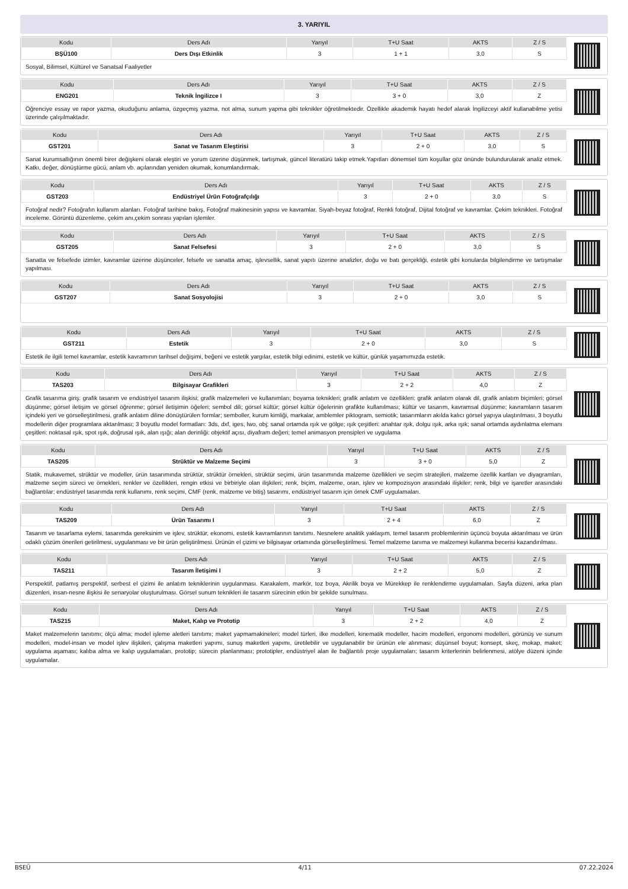3. YARIYIL
| Kodu | Ders Adı | Yarıyıl | T+U Saat | AKTS | Z / S |
| --- | --- | --- | --- | --- | --- |
| BŞÜ100 | Ders Dışı Etkinlik | 3 | 1 + 1 | 3,0 | S |
Sosyal, Bilimsel, Kültürel ve Sanatsal Faaliyetler
| Kodu | Ders Adı | Yarıyıl | T+U Saat | AKTS | Z / S |
| --- | --- | --- | --- | --- | --- |
| ENG201 | Teknik İngilizce I | 3 | 3 + 0 | 3,0 | Z |
Öğrenciye essay ve rapor yazma, okuduğunu anlama, özgeçmiş yazma, not alma, sunum yapma gibi teknikler öğretilmektedir. Özellikle akademik hayatı hedef alarak İngilizceyi aktif kullanabilme yetisi üzerinde çalışılmaktadır.
| Kodu | Ders Adı | Yarıyıl | T+U Saat | AKTS | Z / S |
| --- | --- | --- | --- | --- | --- |
| GST201 | Sanat ve Tasarım Eleştirisi | 3 | 2 + 0 | 3,0 | S |
Sanat kurumsallığının önemli birer değişkeni olarak eleştiri ve yorum üzerine düşünmek, tartışmak, güncel literatürü takip etmek.Yapıtları dönemsel tüm koşullar göz önünde bulundurularak analiz etmek. Katkı, değer, dönüştürme gücü, anlam vb. açılarından yeniden okumak, konumlandırmak.
| Kodu | Ders Adı | Yarıyıl | T+U Saat | AKTS | Z / S |
| --- | --- | --- | --- | --- | --- |
| GST203 | Endüstriyel Ürün Fotoğrafçılığı | 3 | 2 + 0 | 3,0 | S |
Fotoğraf nedir? Fotoğrafın kullanım alanları. Fotoğraf tarihine bakış, Fotoğraf makinesinin yapısı ve kavramlar. Siyah-beyaz fotoğraf, Renkli fotoğraf, Dijital fotoğraf ve kavramlar. Çekim teknikleri. Fotoğraf inceleme. Görüntü düzenleme, çekim anı,çekim sonrası yapılan işlemler.
| Kodu | Ders Adı | Yarıyıl | T+U Saat | AKTS | Z / S |
| --- | --- | --- | --- | --- | --- |
| GST205 | Sanat Felsefesi | 3 | 2 + 0 | 3,0 | S |
Sanatta ve felsefede izimler, kavramlar üzerine düşünceler, felsefe ve sanatta amaç, işlevsellik, sanat yapıtı üzerine analizler, doğu ve batı gerçekliği, estetik gibi konularda bilgilendirme ve tartışmalar yapılması.
| Kodu | Ders Adı | Yarıyıl | T+U Saat | AKTS | Z / S |
| --- | --- | --- | --- | --- | --- |
| GST207 | Sanat Sosyolojisi | 3 | 2 + 0 | 3,0 | S |
| Kodu | Ders Adı | Yarıyıl | T+U Saat | AKTS | Z / S |
| --- | --- | --- | --- | --- | --- |
| GST211 | Estetik | 3 | 2 + 0 | 3,0 | S |
Estetik ile ilgili temel kavramlar, estetik kavramının tarihsel değişimi, beğeni ve estetik yargılar, estetik bilgi edinimi, estetik ve kültür, günlük yaşamımızda estetik.
| Kodu | Ders Adı | Yarıyıl | T+U Saat | AKTS | Z / S |
| --- | --- | --- | --- | --- | --- |
| TAS203 | Bilgisayar Grafikleri | 3 | 2 + 2 | 4,0 | Z |
Grafik tasarıma giriş: grafik tasarım ve endüstriyel tasarım ilişkisi; grafik malzemeleri ve kullanımları; boyama teknikleri; grafik anlatım ve özellikleri: grafik anlatım olarak dil, grafik anlatım biçimleri; görsel düşünme; görsel iletişim ve görsel öğrenme; görsel iletişimin öğeleri; sembol dili; görsel kültür; görsel kültür öğelerinin grafikte kullanılması; kültür ve tasarım, kavramsal düşünme; kavramların tasarım içindeki yeri ve görselleştirilmesi, grafik anlatım diline dönüştürülen formlar; semboller, kurum kimliği, markalar, amblemler piktogram, semiotik; tasarımların akılda kalıcı görsel yapıya ulaştırılması, 3 boyutlu modellerin diğer programlara aktarılması; 3 boyutlu model formatları: 3ds, dxf, iges, lwo, obj; sanal ortamda ışık ve gölge; ışık çeşitleri: anahtar ışık, dolgu ışık, arka ışık; sanal ortamda aydınlatma elemanı çeşitleri: noktasal ışık, spot ışık, doğrusal ışık, alan ışığı; alan derinliği: objektif açısı, diyafram değeri; temel animasyon prensipleri ve uygulama
| Kodu | Ders Adı | Yarıyıl | T+U Saat | AKTS | Z / S |
| --- | --- | --- | --- | --- | --- |
| TAS205 | Strüktür ve Malzeme Seçimi | 3 | 3 + 0 | 5,0 | Z |
Statik, mukavemet, strüktür ve modeller, ürün tasarımında strüktür, strüktür örnekleri, strüktür seçimi, ürün tasarımında malzeme özellikleri ve seçim stratejileri, malzeme özellik kartları ve diyagramları, malzeme seçim süreci ve örnekleri, renkler ve özellikleri, rengin etkisi ve birbiriyle olan ilişkileri; renk, biçim, malzeme, oran, işlev ve kompozisyon arasındaki ilişkiler; renk, bilgi ve işaretler arasındaki bağlantılar; endüstriyel tasarımda renk kullanımı, renk seçimi, CMF (renk, malzeme ve bitiş) tasarımı, endüstriyel tasarım için örnek CMF uygulamaları.
| Kodu | Ders Adı | Yarıyıl | T+U Saat | AKTS | Z / S |
| --- | --- | --- | --- | --- | --- |
| TAS209 | Ürün Tasarımı I | 3 | 2 + 4 | 6,0 | Z |
Tasarım ve tasarlama eylemi, tasarımda gereksinim ve işlev, strüktür, ekonomi, estetik kavramlarının tanıtımı. Nesnelere analitik yaklaşım, temel tasarım problemlerinin üçüncü boyuta aktarılması ve ürün odaklı çözüm önerileri getirilmesi, uygulanması ve bir ürün geliştirilmesi. Ürünün el çizimi ve bilgisayar ortamında görselleştirilmesi. Temel malzeme tanıma ve malzemeyi kullanma becerisi kazandırılması.
| Kodu | Ders Adı | Yarıyıl | T+U Saat | AKTS | Z / S |
| --- | --- | --- | --- | --- | --- |
| TAS211 | Tasarım İletişimi I | 3 | 2 + 2 | 5,0 | Z |
Perspektif, patlamış perspektif, serbest el çizimi ile anlatım tekniklerinin uygulanması. Karakalem, markör, toz boya, Akrilik boya ve Mürekkep ile renklendirme uygulamaları. Sayfa düzeni, arka plan düzenleri, insan-nesne ilişkisi ile senaryolar oluşturulması. Görsel sunum teknikleri ile tasarım sürecinin etkin bir şekilde sunulması.
| Kodu | Ders Adı | Yarıyıl | T+U Saat | AKTS | Z / S |
| --- | --- | --- | --- | --- | --- |
| TAS215 | Maket, Kalıp ve Prototip | 3 | 2 + 2 | 4,0 | Z |
Maket malzemelerin tanıtımı; ölçü alma; model işleme aletleri tanıtımı; maket yapmamakineleri; model türleri, ilke modelleri, kinematik modeller, hacim modelleri, ergonomi modelleri, görünüş ve sunum modelleri, model-insan ve model işlev ilişkileri, çalışma maketleri yapımı, sunuş maketleri yapımı, üretilebilir ve uygulanabilir bir ürünün ele alınması; düşünsel boyut; konsept, skeç, mokap, maket; uygulama aşaması; kalıba alma ve kalıp uygulamaları, prototip; sürecin planlanması; prototipler, endüstriyel alan ile bağlantılı proje uygulamaları; tasarım kriterlerinin belirlenmesi, atölye düzeni içinde uygulamalar.
BSEÜ 4/11 07.22.2024